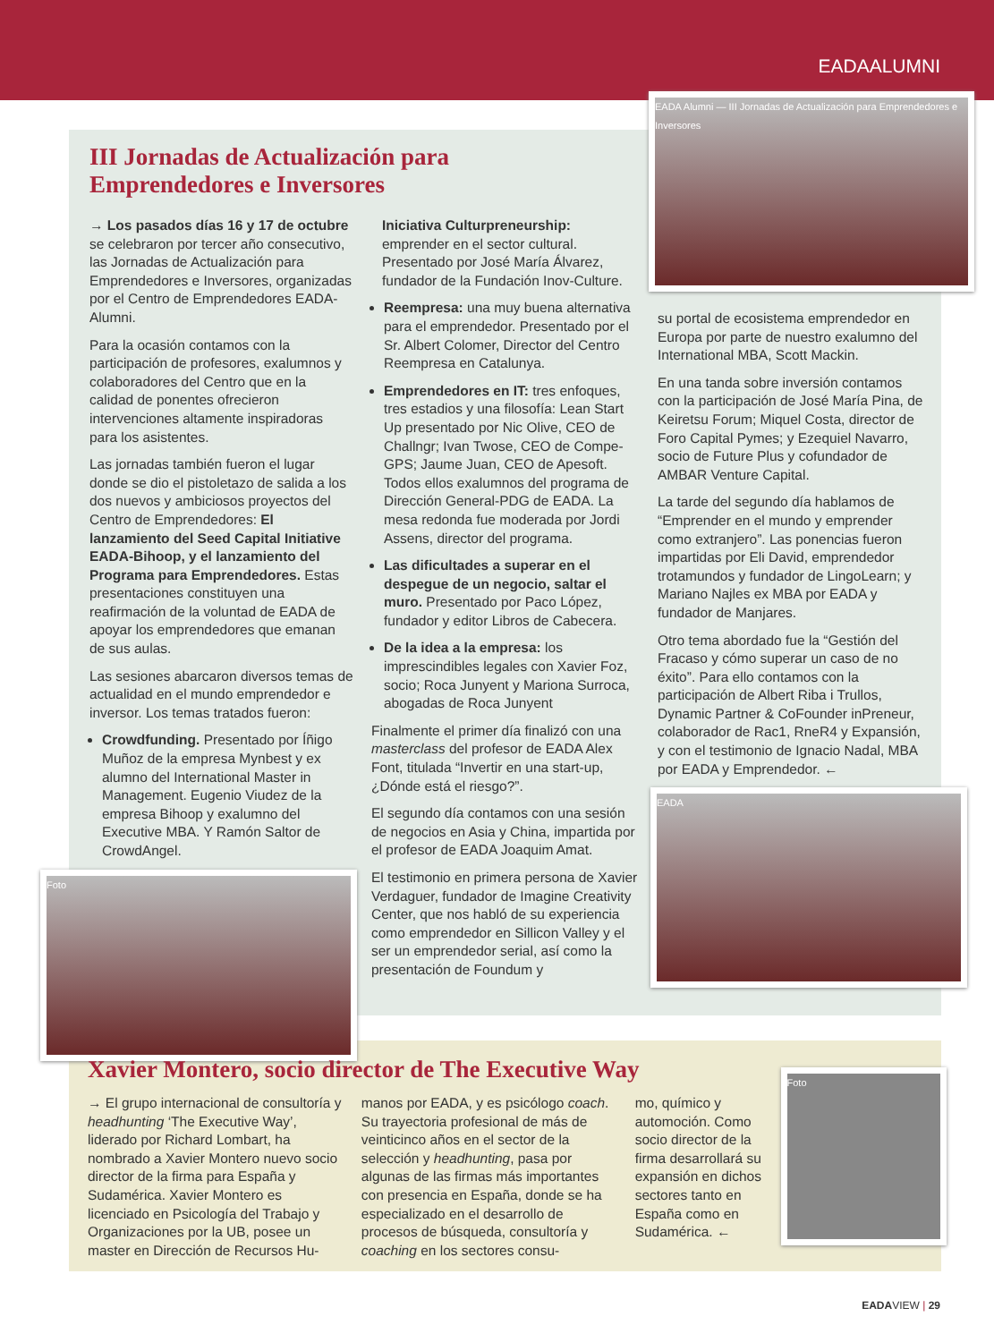EADAALUMNI
III Jornadas de Actualización para
Emprendedores e Inversores
→ Los pasados días 16 y 17 de octubre se celebraron por tercer año consecutivo, las Jornadas de Actualización para Emprendedores e Inversores, organizadas por el Centro de Emprendedores EADA-Alumni.
Para la ocasión contamos con la participación de profesores, exalumnos y colaboradores del Centro que en la calidad de ponentes ofrecieron intervenciones altamente inspiradoras para los asistentes.
Las jornadas también fueron el lugar donde se dio el pistoletazo de salida a los dos nuevos y ambiciosos proyectos del Centro de Emprendedores: El lanzamiento del Seed Capital Initiative EADA-Bihoop, y el lanzamiento del Programa para Emprendedores. Estas presentaciones constituyen una reafirmación de la voluntad de EADA de apoyar los emprendedores que emanan de sus aulas.
Las sesiones abarcaron diversos temas de actualidad en el mundo emprendedor e inversor. Los temas tratados fueron:
Crowdfunding. Presentado por Íñigo Muñoz de la empresa Mynbest y ex alumno del International Master in Management. Eugenio Viudez de la empresa Bihoop y exalumno del Executive MBA. Y Ramón Saltor de CrowdAngel.
Foto
Iniciativa Culturpreneurship: emprender en el sector cultural. Presentado por José María Álvarez, fundador de la Fundación Inov-Culture.
Reempresa: una muy buena alternativa para el emprendedor. Presentado por el Sr. Albert Colomer, Director del Centro Reempresa en Catalunya.
Emprendedores en IT: tres enfoques, tres estadios y una filosofía: Lean Start Up presentado por Nic Olive, CEO de Challngr; Ivan Twose, CEO de Compe-GPS; Jaume Juan, CEO de Apesoft. Todos ellos exalumnos del programa de Dirección General-PDG de EADA. La mesa redonda fue moderada por Jordi Assens, director del programa.
Las dificultades a superar en el despegue de un negocio, saltar el muro. Presentado por Paco López, fundador y editor Libros de Cabecera.
De la idea a la empresa: los imprescindibles legales con Xavier Foz, socio; Roca Junyent y Mariona Surroca, abogadas de Roca Junyent
Finalmente el primer día finalizó con una masterclass del profesor de EADA Alex Font, titulada “Invertir en una start-up, ¿Dónde está el riesgo?”.
El segundo día contamos con una sesión de negocios en Asia y China, impartida por el profesor de EADA Joaquim Amat.
El testimonio en primera persona de Xavier Verdaguer, fundador de Imagine Creativity Center, que nos habló de su experiencia como emprendedor en Sillicon Valley y el ser un emprendedor serial, así como la presentación de Foundum y
EADA Alumni — III Jornadas de Actualización para Emprendedores e Inversores
su portal de ecosistema emprendedor en Europa por parte de nuestro exalumno del International MBA, Scott Mackin.
En una tanda sobre inversión contamos con la participación de José María Pina, de Keiretsu Forum; Miquel Costa, director de Foro Capital Pymes; y Ezequiel Navarro, socio de Future Plus y cofundador de AMBAR Venture Capital.
La tarde del segundo día hablamos de “Emprender en el mundo y emprender como extranjero”. Las ponencias fueron impartidas por Eli David, emprendedor trotamundos y fundador de LingoLearn; y Mariano Najles ex MBA por EADA y fundador de Manjares.
Otro tema abordado fue la “Gestión del Fracaso y cómo superar un caso de no éxito”. Para ello contamos con la participación de Albert Riba i Trullos, Dynamic Partner & CoFounder inPreneur, colaborador de Rac1, RneR4 y Expansión, y con el testimonio de Ignacio Nadal, MBA por EADA y Emprendedor. ←
EADA
Xavier Montero, socio director de The Executive Way
→ El grupo internacional de consultoría y headhunting ‘The Executive Way’, liderado por Richard Lombart, ha nombrado a Xavier Montero nuevo socio director de la firma para España y Sudamérica. Xavier Montero es licenciado en Psicología del Trabajo y Organizaciones por la UB, posee un master en Dirección de Recursos Hu-
manos por EADA, y es psicólogo coach. Su trayectoria profesional de más de veinticinco años en el sector de la selección y headhunting, pasa por algunas de las firmas más importantes con presencia en España, donde se ha especializado en el desarrollo de procesos de búsqueda, consultoría y coaching en los sectores consu-
mo, químico y automoción. Como socio director de la firma desarrollará su expansión en dichos sectores tanto en España como en Sudamérica. ←
Foto
EADAVIEW | 29